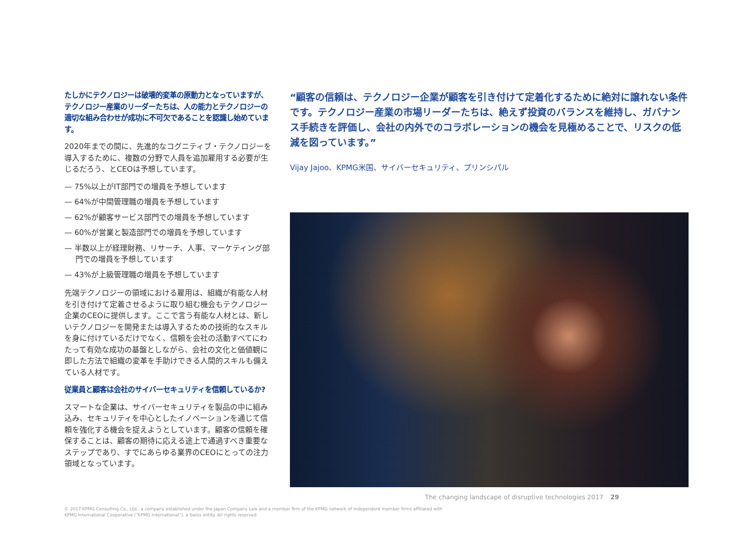たしかにテクノロジーは破壊的変革の原動力となっていますが、テクノロジー産業のリーダーたちは、人の能力とテクノロジーの適切な組み合わせが成功に不可欠であることを認識し始めています。
2020年までの間に、先進的なコグニティブ・テクノロジーを導入するために、複数の分野で人員を追加雇用する必要が生じるだろう、とCEOは予想しています。
— 75%以上がIT部門での増員を予想しています
— 64%が中間管理職の増員を予想しています
— 62%が顧客サービス部門での増員を予想しています
— 60%が営業と製造部門での増員を予想しています
— 半数以上が経理財務、リサーチ、人事、マーケティング部門での増員を予想しています
— 43%が上級管理職の増員を予想しています
先端テクノロジーの領域における雇用は、組織が有能な人材を引き付けて定着させるように取り組む機会もテクノロジー企業のCEOに提供します。ここで言う有能な人材とは、新しいテクノロジーを開発または導入するための技術的なスキルを身に付けているだけでなく、信頼を会社の活動すべてにわたって有効な成功の基盤としながら、会社の文化と価値観に即した方法で組織の変革を手助けできる人間的スキルも備えている人材です。
従業員と顧客は会社のサイバーセキュリティを信頼しているか?
スマートな企業は、サイバーセキュリティを製品の中に組み込み、セキュリティを中心としたイノベーションを通じて信頼を強化する機会を捉えようとしています。顧客の信頼を確保することは、顧客の期待に応える途上で通過すべき重要なステップであり、すでにあらゆる業界のCEOにとっての注力領域となっています。
“顧客の信頼は、テクノロジー企業が顧客を引き付けて定着化するために絶対に譲れない条件です。テクノロジー産業の市場リーダーたちは、絶えず投資のバランスを維持し、ガバナンス手続きを評価し、会社の内外でのコラボレーションの機会を見極めることで、リスクの低減を図っています。”
Vijay Jajoo、KPMG米国、サイバーセキュリティ、プリンシパル
The changing landscape of disruptive technologies 2017 29
© 2017 KPMG Consulting Co., Ltd., a company established under the Japan Company Law and a member firm of the KPMG network of independent member firms affiliated with
KPMG International Cooperative (“KPMG International”), a Swiss entity. All rights reserved.